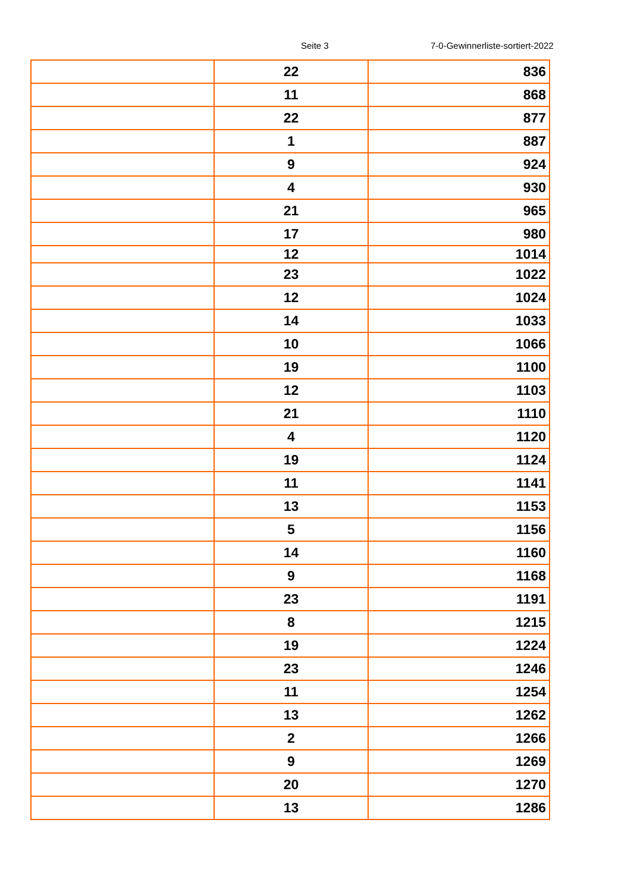Seite 3 7-0-Gewinnerliste-sortiert-2022
| | 22 | 836 |
| | 11 | 868 |
| | 22 | 877 |
| | 1 | 887 |
| | 9 | 924 |
| | 4 | 930 |
| | 21 | 965 |
| | 17 | 980 |
| | 12 | 1014 |
| | 23 | 1022 |
| | 12 | 1024 |
| | 14 | 1033 |
| | 10 | 1066 |
| | 19 | 1100 |
| | 12 | 1103 |
| | 21 | 1110 |
| | 4 | 1120 |
| | 19 | 1124 |
| | 11 | 1141 |
| | 13 | 1153 |
| | 5 | 1156 |
| | 14 | 1160 |
| | 9 | 1168 |
| | 23 | 1191 |
| | 8 | 1215 |
| | 19 | 1224 |
| | 23 | 1246 |
| | 11 | 1254 |
| | 13 | 1262 |
| | 2 | 1266 |
| | 9 | 1269 |
| | 20 | 1270 |
| | 13 | 1286 |